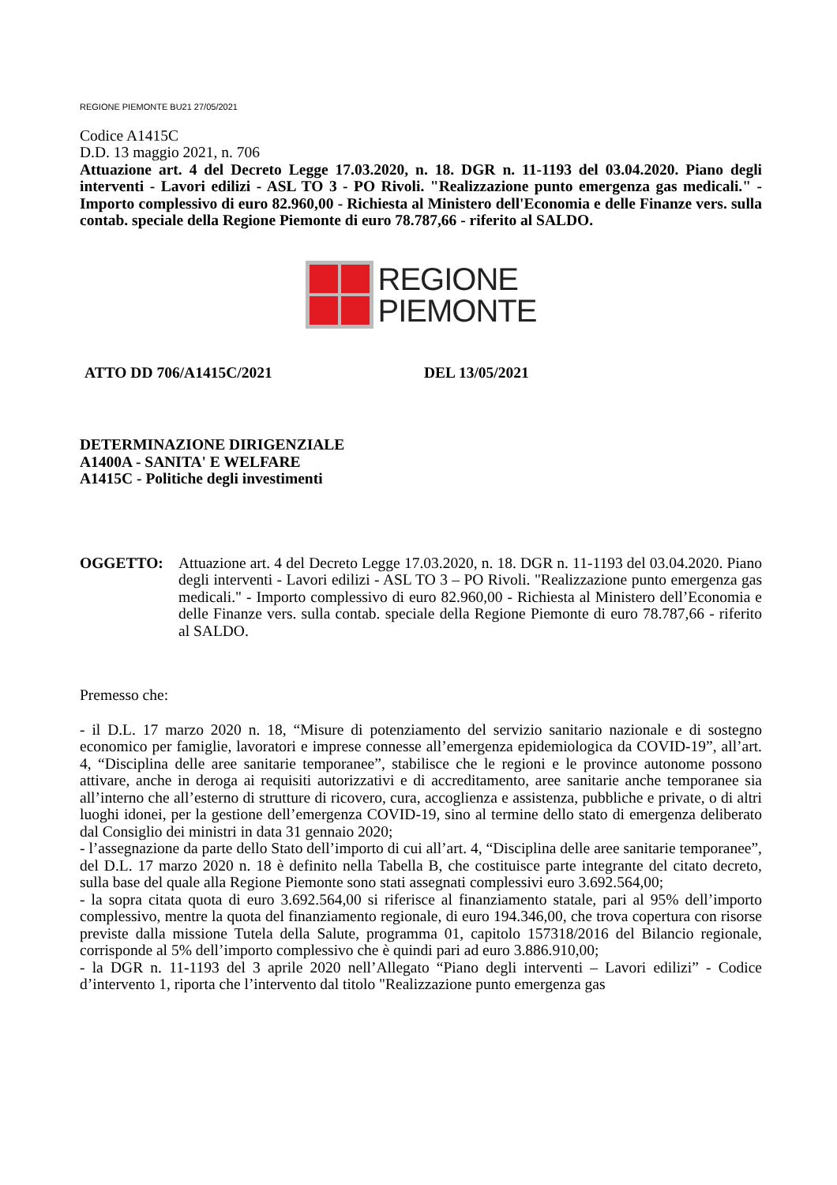REGIONE PIEMONTE BU21 27/05/2021
Codice A1415C
D.D. 13 maggio 2021, n. 706
Attuazione art. 4 del Decreto Legge 17.03.2020, n. 18. DGR n. 11-1193 del 03.04.2020. Piano degli interventi - Lavori edilizi - ASL TO 3 - PO Rivoli. "Realizzazione punto emergenza gas medicali." - Importo complessivo di euro 82.960,00 - Richiesta al Ministero dell'Economia e delle Finanze vers. sulla contab. speciale della Regione Piemonte di euro 78.787,66 - riferito al SALDO.
REGIONE
PIEMONTE
ATTO DD 706/A1415C/2021 DEL 13/05/2021
DETERMINAZIONE DIRIGENZIALE
A1400A - SANITA' E WELFARE
A1415C - Politiche degli investimenti
OGGETTO: Attuazione art. 4 del Decreto Legge 17.03.2020, n. 18. DGR n. 11-1193 del 03.04.2020. Piano degli interventi - Lavori edilizi - ASL TO 3 – PO Rivoli. "Realizzazione punto emergenza gas medicali." - Importo complessivo di euro 82.960,00 - Richiesta al Ministero dell’Economia e delle Finanze vers. sulla contab. speciale della Regione Piemonte di euro 78.787,66 - riferito al SALDO.
Premesso che:
- il D.L. 17 marzo 2020 n. 18, “Misure di potenziamento del servizio sanitario nazionale e di sostegno economico per famiglie, lavoratori e imprese connesse all’emergenza epidemiologica da COVID-19”, all’art. 4, “Disciplina delle aree sanitarie temporanee”, stabilisce che le regioni e le province autonome possono attivare, anche in deroga ai requisiti autorizzativi e di accreditamento, aree sanitarie anche temporanee sia all’interno che all’esterno di strutture di ricovero, cura, accoglienza e assistenza, pubbliche e private, o di altri luoghi idonei, per la gestione dell’emergenza COVID-19, sino al termine dello stato di emergenza deliberato dal Consiglio dei ministri in data 31 gennaio 2020;
- l’assegnazione da parte dello Stato dell’importo di cui all’art. 4, “Disciplina delle aree sanitarie temporanee”, del D.L. 17 marzo 2020 n. 18 è definito nella Tabella B, che costituisce parte integrante del citato decreto, sulla base del quale alla Regione Piemonte sono stati assegnati complessivi euro 3.692.564,00;
- la sopra citata quota di euro 3.692.564,00 si riferisce al finanziamento statale, pari al 95% dell’importo complessivo, mentre la quota del finanziamento regionale, di euro 194.346,00, che trova copertura con risorse previste dalla missione Tutela della Salute, programma 01, capitolo 157318/2016 del Bilancio regionale, corrisponde al 5% dell’importo complessivo che è quindi pari ad euro 3.886.910,00;
- la DGR n. 11-1193 del 3 aprile 2020 nell’Allegato “Piano degli interventi – Lavori edilizi” - Codice d’intervento 1, riporta che l’intervento dal titolo "Realizzazione punto emergenza gas